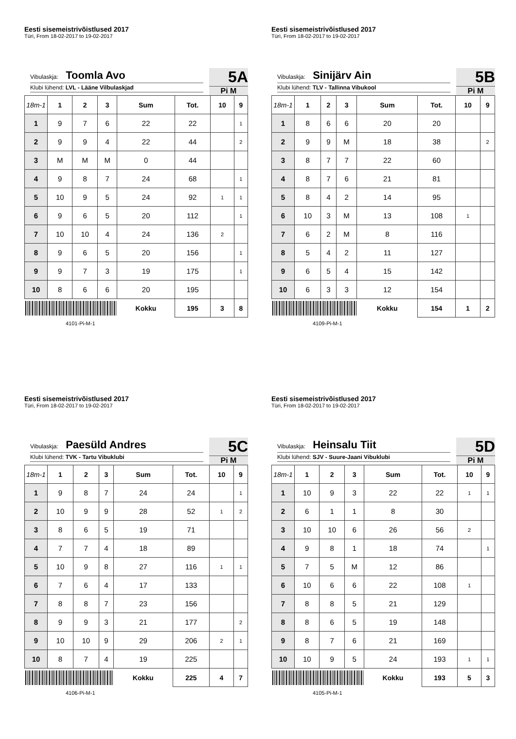Eesti sisemeistrivõistlused 2017
Türi, From 18-02-2017 to 19-02-2017
Vibulaskja: Toomla Avo
Klubi lühend: LVL - Lääne Vilbulaskjad
5A
Pi M
| 18m-1 | 1 | 2 | 3 | Sum | Tot. | 10 | 9 |
| --- | --- | --- | --- | --- | --- | --- | --- |
| 1 | 9 | 7 | 6 | 22 | 22 | | 1 |
| 2 | 9 | 9 | 4 | 22 | 44 | | 2 |
| 3 | M | M | M | 0 | 44 | | |
| 4 | 9 | 8 | 7 | 24 | 68 | | 1 |
| 5 | 10 | 9 | 5 | 24 | 92 | 1 | 1 |
| 6 | 9 | 6 | 5 | 20 | 112 | | 1 |
| 7 | 10 | 10 | 4 | 24 | 136 | 2 | |
| 8 | 9 | 6 | 5 | 20 | 156 | | 1 |
| 9 | 9 | 7 | 3 | 19 | 175 | | 1 |
| 10 | 8 | 6 | 6 | 20 | 195 | | |
| | | | | Kokku | 195 | 3 | 8 |
4101-Pi-M-1
Eesti sisemeistrivõistlused 2017
Türi, From 18-02-2017 to 19-02-2017
Vibulaskja: Sinijärv Ain
Klubi lühend: TLV - Tallinna Vibukool
5B
Pi M
| 18m-1 | 1 | 2 | 3 | Sum | Tot. | 10 | 9 |
| --- | --- | --- | --- | --- | --- | --- | --- |
| 1 | 8 | 6 | 6 | 20 | 20 | | |
| 2 | 9 | 9 | M | 18 | 38 | | 2 |
| 3 | 8 | 7 | 7 | 22 | 60 | | |
| 4 | 8 | 7 | 6 | 21 | 81 | | |
| 5 | 8 | 4 | 2 | 14 | 95 | | |
| 6 | 10 | 3 | M | 13 | 108 | 1 | |
| 7 | 6 | 2 | M | 8 | 116 | | |
| 8 | 5 | 4 | 2 | 11 | 127 | | |
| 9 | 6 | 5 | 4 | 15 | 142 | | |
| 10 | 6 | 3 | 3 | 12 | 154 | | |
| | | | | Kokku | 154 | 1 | 2 |
4109-Pi-M-1
Eesti sisemeistrivõistlused 2017
Türi, From 18-02-2017 to 19-02-2017
Vibulaskja: Paesüld Andres
Klubi lühend: TVK - Tartu Vibuklubi
5C
Pi M
| 18m-1 | 1 | 2 | 3 | Sum | Tot. | 10 | 9 |
| --- | --- | --- | --- | --- | --- | --- | --- |
| 1 | 9 | 8 | 7 | 24 | 24 | | 1 |
| 2 | 10 | 9 | 9 | 28 | 52 | 1 | 2 |
| 3 | 8 | 6 | 5 | 19 | 71 | | |
| 4 | 7 | 7 | 4 | 18 | 89 | | |
| 5 | 10 | 9 | 8 | 27 | 116 | 1 | 1 |
| 6 | 7 | 6 | 4 | 17 | 133 | | |
| 7 | 8 | 8 | 7 | 23 | 156 | | |
| 8 | 9 | 9 | 3 | 21 | 177 | | 2 |
| 9 | 10 | 10 | 9 | 29 | 206 | 2 | 1 |
| 10 | 8 | 7 | 4 | 19 | 225 | | |
| | | | | Kokku | 225 | 4 | 7 |
4106-Pi-M-1
Eesti sisemeistrivõistlused 2017
Türi, From 18-02-2017 to 19-02-2017
Vibulaskja: Heinsalu Tiit
Klubi lühend: SJV - Suure-Jaani Vibuklubi
5D
Pi M
| 18m-1 | 1 | 2 | 3 | Sum | Tot. | 10 | 9 |
| --- | --- | --- | --- | --- | --- | --- | --- |
| 1 | 10 | 9 | 3 | 22 | 22 | 1 | 1 |
| 2 | 6 | 1 | 1 | 8 | 30 | | |
| 3 | 10 | 10 | 6 | 26 | 56 | 2 | |
| 4 | 9 | 8 | 1 | 18 | 74 | | 1 |
| 5 | 7 | 5 | M | 12 | 86 | | |
| 6 | 10 | 6 | 6 | 22 | 108 | 1 | |
| 7 | 8 | 8 | 5 | 21 | 129 | | |
| 8 | 8 | 6 | 5 | 19 | 148 | | |
| 9 | 8 | 7 | 6 | 21 | 169 | | |
| 10 | 10 | 9 | 5 | 24 | 193 | 1 | 1 |
| | | | | Kokku | 193 | 5 | 3 |
4105-Pi-M-1